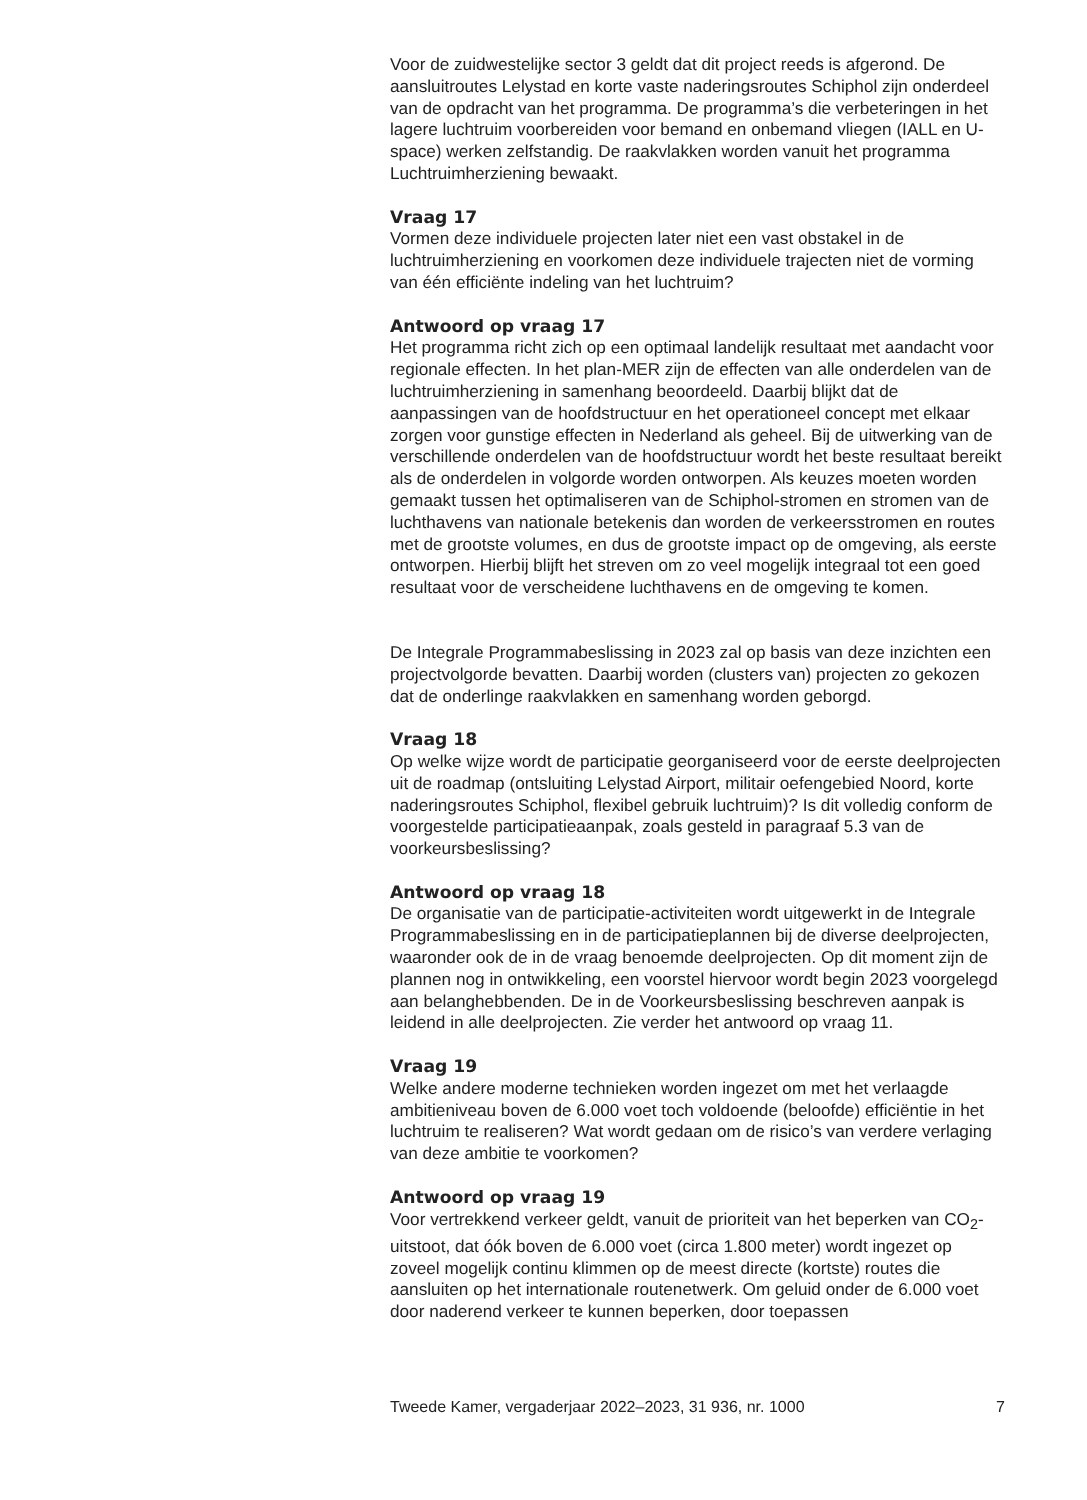Voor de zuidwestelijke sector 3 geldt dat dit project reeds is afgerond. De aansluitroutes Lelystad en korte vaste naderingsroutes Schiphol zijn onderdeel van de opdracht van het programma. De programma’s die verbeteringen in het lagere luchtruim voorbereiden voor bemand en onbemand vliegen (IALL en U-space) werken zelfstandig. De raakvlakken worden vanuit het programma Luchtruimherziening bewaakt.
Vraag 17
Vormen deze individuele projecten later niet een vast obstakel in de luchtruimherziening en voorkomen deze individuele trajecten niet de vorming van één efficiënte indeling van het luchtruim?
Antwoord op vraag 17
Het programma richt zich op een optimaal landelijk resultaat met aandacht voor regionale effecten. In het plan-MER zijn de effecten van alle onderdelen van de luchtruimherziening in samenhang beoordeeld. Daarbij blijkt dat de aanpassingen van de hoofdstructuur en het operationeel concept met elkaar zorgen voor gunstige effecten in Nederland als geheel. Bij de uitwerking van de verschillende onderdelen van de hoofdstructuur wordt het beste resultaat bereikt als de onderdelen in volgorde worden ontworpen. Als keuzes moeten worden gemaakt tussen het optimaliseren van de Schiphol-stromen en stromen van de luchthavens van nationale betekenis dan worden de verkeersstromen en routes met de grootste volumes, en dus de grootste impact op de omgeving, als eerste ontworpen. Hierbij blijft het streven om zo veel mogelijk integraal tot een goed resultaat voor de verscheidene luchthavens en de omgeving te komen.
De Integrale Programmabeslissing in 2023 zal op basis van deze inzichten een projectvolgorde bevatten. Daarbij worden (clusters van) projecten zo gekozen dat de onderlinge raakvlakken en samenhang worden geborgd.
Vraag 18
Op welke wijze wordt de participatie georganiseerd voor de eerste deelprojecten uit de roadmap (ontsluiting Lelystad Airport, militair oefengebied Noord, korte naderingsroutes Schiphol, flexibel gebruik luchtruim)? Is dit volledig conform de voorgestelde participatieaanpak, zoals gesteld in paragraaf 5.3 van de voorkeursbeslissing?
Antwoord op vraag 18
De organisatie van de participatie-activiteiten wordt uitgewerkt in de Integrale Programmabeslissing en in de participatieplannen bij de diverse deelprojecten, waaronder ook de in de vraag benoemde deelprojecten. Op dit moment zijn de plannen nog in ontwikkeling, een voorstel hiervoor wordt begin 2023 voorgelegd aan belanghebbenden. De in de Voorkeursbeslissing beschreven aanpak is leidend in alle deelprojecten. Zie verder het antwoord op vraag 11.
Vraag 19
Welke andere moderne technieken worden ingezet om met het verlaagde ambitieniveau boven de 6.000 voet toch voldoende (beloofde) efficiëntie in het luchtruim te realiseren? Wat wordt gedaan om de risico’s van verdere verlaging van deze ambitie te voorkomen?
Antwoord op vraag 19
Voor vertrekkend verkeer geldt, vanuit de prioriteit van het beperken van CO<sub>2</sub>-uitstoot, dat óók boven de 6.000 voet (circa 1.800 meter) wordt ingezet op zoveel mogelijk continu klimmen op de meest directe (kortste) routes die aansluiten op het internationale routenetwerk. Om geluid onder de 6.000 voet door naderend verkeer te kunnen beperken, door toepassen
Tweede Kamer, vergaderjaar 2022–2023, 31 936, nr. 1000 7